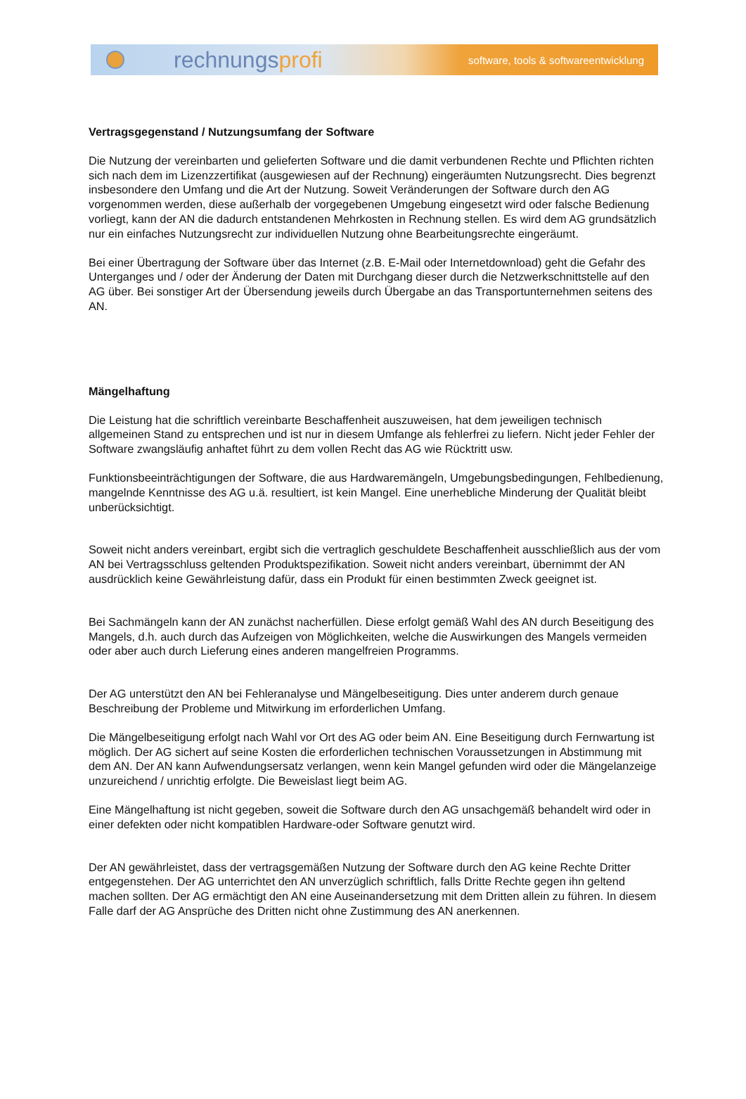rechnungsprofi
software, tools & softwareentwicklung
Vertragsgegenstand / Nutzungsumfang der Software
Die Nutzung der vereinbarten und gelieferten Software und die damit verbundenen Rechte und Pflichten richten sich nach dem im Lizenzzertifikat (ausgewiesen auf der Rechnung) eingeräumten Nutzungsrecht. Dies begrenzt insbesondere den Umfang und die Art der Nutzung. Soweit Veränderungen der Software durch den AG vorgenommen werden, diese außerhalb der vorgegebenen Umgebung eingesetzt wird oder falsche Bedienung vorliegt, kann der AN die dadurch entstandenen Mehrkosten in Rechnung stellen. Es wird dem AG grundsätzlich nur ein einfaches Nutzungsrecht zur individuellen Nutzung ohne Bearbeitungsrechte eingeräumt.
Bei einer Übertragung der Software über das Internet (z.B. E-Mail oder Internetdownload) geht die Gefahr des Unterganges und / oder der Änderung der Daten mit Durchgang dieser durch die Netzwerkschnittstelle auf den AG über. Bei sonstiger Art der Übersendung jeweils durch Übergabe an das Transportunternehmen seitens des AN.
Mängelhaftung
Die Leistung hat die schriftlich vereinbarte Beschaffenheit auszuweisen, hat dem jeweiligen technisch allgemeinen Stand zu entsprechen und ist nur in diesem Umfange als fehlerfrei zu liefern. Nicht jeder Fehler der Software zwangsläufig anhaftet führt zu dem vollen Recht das AG wie Rücktritt usw.
Funktionsbeeinträchtigungen der Software, die aus Hardwaremängeln, Umgebungsbedingungen, Fehlbedienung, mangelnde Kenntnisse des AG u.ä. resultiert, ist kein Mangel. Eine unerhebliche Minderung der Qualität bleibt unberücksichtigt.
Soweit nicht anders vereinbart, ergibt sich die vertraglich geschuldete Beschaffenheit ausschließlich aus der vom AN bei Vertragsschluss geltenden Produktspezifikation. Soweit nicht anders vereinbart, übernimmt der AN ausdrücklich keine Gewährleistung dafür, dass ein Produkt für einen bestimmten Zweck geeignet ist.
Bei Sachmängeln kann der AN zunächst nacherfüllen. Diese erfolgt gemäß Wahl des AN durch Beseitigung des Mangels, d.h. auch durch das Aufzeigen von Möglichkeiten, welche die Auswirkungen des Mangels vermeiden oder aber auch durch Lieferung eines anderen mangelfreien Programms.
Der AG unterstützt den AN bei Fehleranalyse und Mängelbeseitigung. Dies unter anderem durch genaue Beschreibung der Probleme und Mitwirkung im erforderlichen Umfang.
Die Mängelbeseitigung erfolgt nach Wahl vor Ort des AG oder beim AN. Eine Beseitigung durch Fernwartung ist möglich. Der AG sichert auf seine Kosten die erforderlichen technischen Voraussetzungen in Abstimmung mit dem AN. Der AN kann Aufwendungsersatz verlangen, wenn kein Mangel gefunden wird oder die Mängelanzeige unzureichend / unrichtig erfolgte. Die Beweislast liegt beim AG.
Eine Mängelhaftung ist nicht gegeben, soweit die Software durch den AG unsachgemäß behandelt wird oder in einer defekten oder nicht kompatiblen Hardware-oder Software genutzt wird.
Der AN gewährleistet, dass der vertragsgemäßen Nutzung der Software durch den AG keine Rechte Dritter entgegenstehen. Der AG unterrichtet den AN unverzüglich schriftlich, falls Dritte Rechte gegen ihn geltend machen sollten. Der AG ermächtigt den AN eine Auseinandersetzung mit dem Dritten allein zu führen. In diesem Falle darf der AG Ansprüche des Dritten nicht ohne Zustimmung des AN anerkennen.